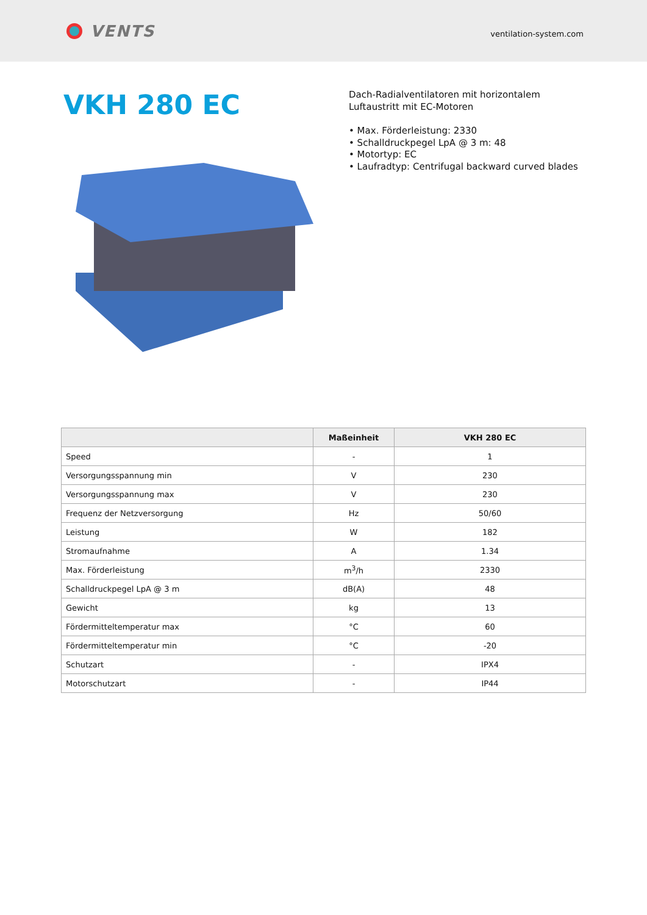VENTS
ventilation-system.com
VKH 280 EC
Dach-Radialventilatoren mit horizontalem
Luftaustritt mit EC-Motoren
• Max. Förderleistung: 2330
• Schalldruckpegel LpA @ 3 m: 48
• Motortyp: EC
• Laufradtyp: Centrifugal backward curved blades
| | Maßeinheit | VKH 280 EC |
| --- | --- | --- |
| Speed | - | 1 |
| Versorgungsspannung min | V | 230 |
| Versorgungsspannung max | V | 230 |
| Frequenz der Netzversorgung | Hz | 50/60 |
| Leistung | W | 182 |
| Stromaufnahme | A | 1.34 |
| Max. Förderleistung | m<sup>3</sup>/h | 2330 |
| Schalldruckpegel LpA @ 3 m | dB(A) | 48 |
| Gewicht | kg | 13 |
| Fördermitteltemperatur max | °C | 60 |
| Fördermitteltemperatur min | °C | -20 |
| Schutzart | - | IPX4 |
| Motorschutzart | - | IP44 |